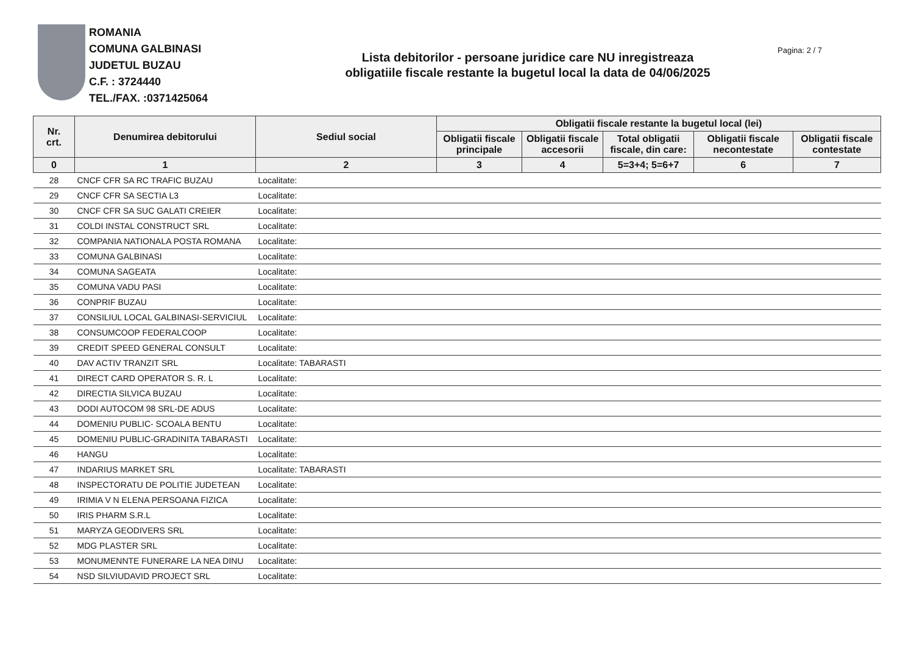ROMANIA
COMUNA GALBINASI
JUDETUL BUZAU
C.F. : 3724440
TEL./FAX. :0371425064
Lista debitorilor - persoane juridice care NU inregistreaza obligatiile fiscale restante la bugetul local la data de 04/06/2025
Pagina: 2 / 7
| Nr. crt. | Denumirea debitorului | Sediul social | Obligatii fiscale restante la bugetul local (lei) | | | | |
| --- | --- | --- | --- | --- | --- | --- | --- |
| | | | Obligatii fiscale principale | Obligatii fiscale accesorii | Total obligatii fiscale, din care: | Obligatii fiscale necontestate | Obligatii fiscale contestate |
| 0 | 1 | 2 | 3 | 4 | 5=3+4; 5=6+7 | 6 | 7 |
| 28 | CNCF CFR SA RC TRAFIC BUZAU | Localitate: | | | | | |
| 29 | CNCF CFR SA SECTIA L3 | Localitate: | | | | | |
| 30 | CNCF CFR SA SUC GALATI CREIER | Localitate: | | | | | |
| 31 | COLDI INSTAL CONSTRUCT SRL | Localitate: | | | | | |
| 32 | COMPANIA NATIONALA POSTA ROMANA | Localitate: | | | | | |
| 33 | COMUNA GALBINASI | Localitate: | | | | | |
| 34 | COMUNA SAGEATA | Localitate: | | | | | |
| 35 | COMUNA VADU PASI | Localitate: | | | | | |
| 36 | CONPRIF BUZAU | Localitate: | | | | | |
| 37 | CONSILIUL LOCAL GALBINASI-SERVICIUL | Localitate: | | | | | |
| 38 | CONSUMCOOP FEDERALCOOP | Localitate: | | | | | |
| 39 | CREDIT SPEED GENERAL CONSULT | Localitate: | | | | | |
| 40 | DAV ACTIV TRANZIT SRL | Localitate: TABARASTI | | | | | |
| 41 | DIRECT CARD OPERATOR S. R. L | Localitate: | | | | | |
| 42 | DIRECTIA SILVICA BUZAU | Localitate: | | | | | |
| 43 | DODI AUTOCOM 98 SRL-DE ADUS | Localitate: | | | | | |
| 44 | DOMENIU PUBLIC- SCOALA BENTU | Localitate: | | | | | |
| 45 | DOMENIU PUBLIC-GRADINITA TABARASTI | Localitate: | | | | | |
| 46 | HANGU | Localitate: | | | | | |
| 47 | INDARIUS MARKET SRL | Localitate: TABARASTI | | | | | |
| 48 | INSPECTORATU DE POLITIE JUDETEAN | Localitate: | | | | | |
| 49 | IRIMIA V N ELENA PERSOANA FIZICA | Localitate: | | | | | |
| 50 | IRIS PHARM S.R.L | Localitate: | | | | | |
| 51 | MARYZA GEODIVERS SRL | Localitate: | | | | | |
| 52 | MDG PLASTER SRL | Localitate: | | | | | |
| 53 | MONUMENNTE FUNERARE LA NEA DINU | Localitate: | | | | | |
| 54 | NSD SILVIUDAVID PROJECT SRL | Localitate: | | | | | |